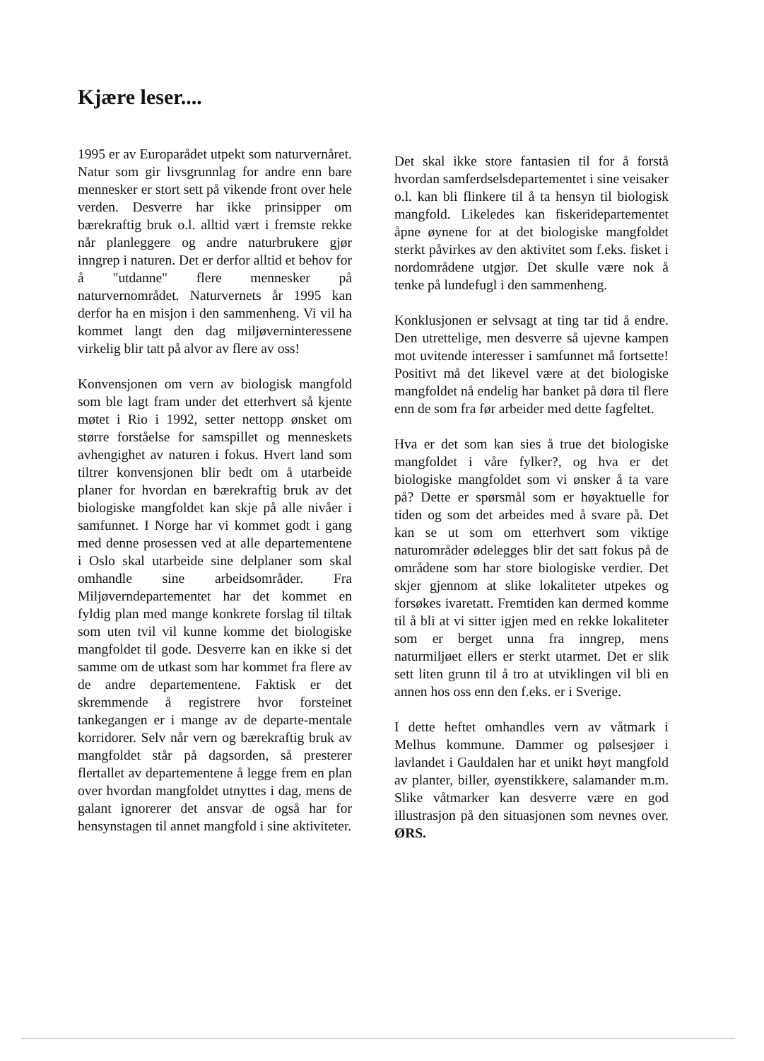Kjære leser....
1995 er av Europarådet utpekt som naturvernåret. Natur som gir livsgrunnlag for andre enn bare mennesker er stort sett på vikende front over hele verden. Desverre har ikke prinsipper om bærekraftig bruk o.l. alltid vært i fremste rekke når planleggere og andre naturbrukere gjør inngrep i naturen. Det er derfor alltid et behov for å "utdanne" flere mennesker på naturvernområdet. Naturvernets år 1995 kan derfor ha en misjon i den sammenheng. Vi vil ha kommet langt den dag miljøverninteressene virkelig blir tatt på alvor av flere av oss!
Konvensjonen om vern av biologisk mangfold som ble lagt fram under det etterhvert så kjente møtet i Rio i 1992, setter nettopp ønsket om større forståelse for samspillet og menneskets avhengighet av naturen i fokus. Hvert land som tiltrer konvensjonen blir bedt om å utarbeide planer for hvordan en bærekraftig bruk av det biologiske mangfoldet kan skje på alle nivåer i samfunnet. I Norge har vi kommet godt i gang med denne prosessen ved at alle departementene i Oslo skal utarbeide sine delplaner som skal omhandle sine arbeidsområder. Fra Miljøverndepartementet har det kommet en fyldig plan med mange konkrete forslag til tiltak som uten tvil vil kunne komme det biologiske mangfoldet til gode. Desverre kan en ikke si det samme om de utkast som har kommet fra flere av de andre departementene. Faktisk er det skremmende å registrere hvor forsteinet tankegangen er i mange av de departe-mentale korridorer. Selv når vern og bærekraftig bruk av mangfoldet står på dagsorden, så presterer flertallet av departementene å legge frem en plan over hvordan mangfoldet utnyttes i dag, mens de galant ignorerer det ansvar de også har for hensynstagen til annet mangfold i sine aktiviteter.
Det skal ikke store fantasien til for å forstå hvordan samferdselsdepartementet i sine veisaker o.l. kan bli flinkere til å ta hensyn til biologisk mangfold. Likeledes kan fiskeridepartementet åpne øynene for at det biologiske mangfoldet sterkt påvirkes av den aktivitet som f.eks. fisket i nordområdene utgjør. Det skulle være nok å tenke på lundefugl i den sammenheng.
Konklusjonen er selvsagt at ting tar tid å endre. Den utrettelige, men desverre så ujevne kampen mot uvitende interesser i samfunnet må fortsette! Positivt må det likevel være at det biologiske mangfoldet nå endelig har banket på døra til flere enn de som fra før arbeider med dette fagfeltet.
Hva er det som kan sies å true det biologiske mangfoldet i våre fylker?, og hva er det biologiske mangfoldet som vi ønsker å ta vare på? Dette er spørsmål som er høyaktuelle for tiden og som det arbeides med å svare på. Det kan se ut som om etterhvert som viktige naturområder ødelegges blir det satt fokus på de områdene som har store biologiske verdier. Det skjer gjennom at slike lokaliteter utpekes og forsøkes ivaretatt. Fremtiden kan dermed komme til å bli at vi sitter igjen med en rekke lokaliteter som er berget unna fra inngrep, mens naturmiljøet ellers er sterkt utarmet. Det er slik sett liten grunn til å tro at utviklingen vil bli en annen hos oss enn den f.eks. er i Sverige.
I dette heftet omhandles vern av våtmark i Melhus kommune. Dammer og pølsesjøer i lavlandet i Gauldalen har et unikt høyt mangfold av planter, biller, øyenstikkere, salamander m.m. Slike våtmarker kan desverre være en god illustrasjon på den situasjonen som nevnes over. ØRS.